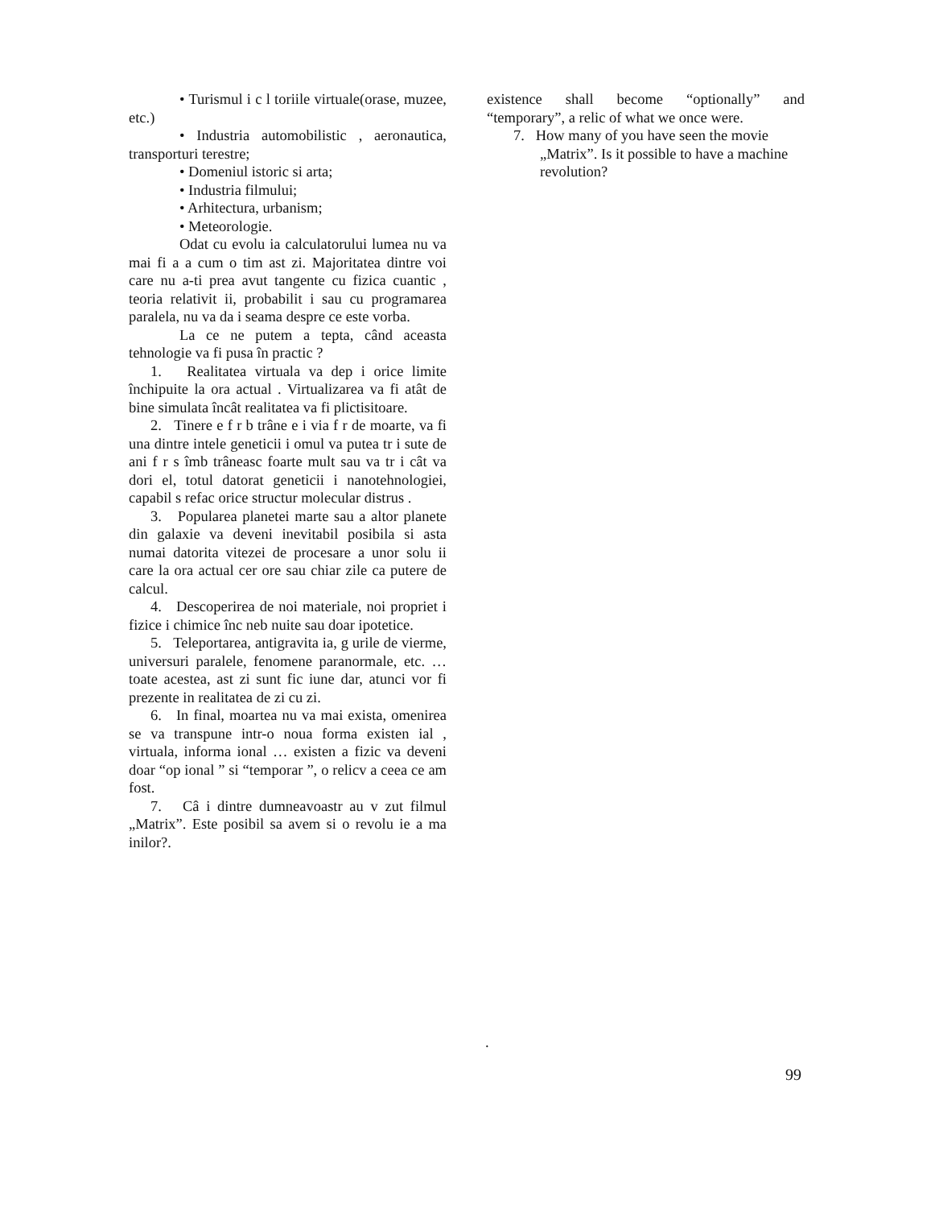• Turismul i c l toriile virtuale(orase, muzee, etc.)
• Industria automobilistic , aeronautica, transporturi terestre;
• Domeniul istoric si arta;
• Industria filmului;
• Arhitectura, urbanism;
• Meteorologie.
Odat cu evolu ia calculatorului lumea nu va mai fi a a cum o tim ast zi. Majoritatea dintre voi care nu a-ti prea avut tangente cu fizica cuantic , teoria relativit ii, probabilit i sau cu programarea paralela, nu va da i seama despre ce este vorba.
La ce ne putem a tepta, când aceasta tehnologie va fi pusa în practic ?
1. Realitatea virtuala va dep i orice limite închipuite la ora actual . Virtualizarea va fi atât de bine simulata încât realitatea va fi plictisitoare.
2. Tinere e f r b trâne e i via f r de moarte, va fi una dintre intele geneticii i omul va putea tr i sute de ani f r s îmb trâneasc foarte mult sau va tr i cât va dori el, totul datorat geneticii i nanotehnologiei, capabil s refac orice structur molecular distrus .
3. Popularea planetei marte sau a altor planete din galaxie va deveni inevitabil posibila si asta numai datorita vitezei de procesare a unor solu ii care la ora actual cer ore sau chiar zile ca putere de calcul.
4. Descoperirea de noi materiale, noi propriet i fizice i chimice înc neb nuite sau doar ipotetice.
5. Teleportarea, antigravita ia, g urile de vierme, universuri paralele, fenomene paranormale, etc. … toate acestea, ast zi sunt fic iune dar, atunci vor fi prezente in realitatea de zi cu zi.
6. In final, moartea nu va mai exista, omenirea se va transpune intr-o noua forma existen ial , virtuala, informa ional … existen a fizic va deveni doar “op ional ” si “temporar ”, o relicv a ceea ce am fost.
7. Câ i dintre dumneavoastr au v zut filmul „Matrix”. Este posibil sa avem si o revolu ie a ma inilor?.
existence shall become “optionally” and “temporary”, a relic of what we once were.
7. How many of you have seen the movie „Matrix”. Is it possible to have a machine revolution?
.
99